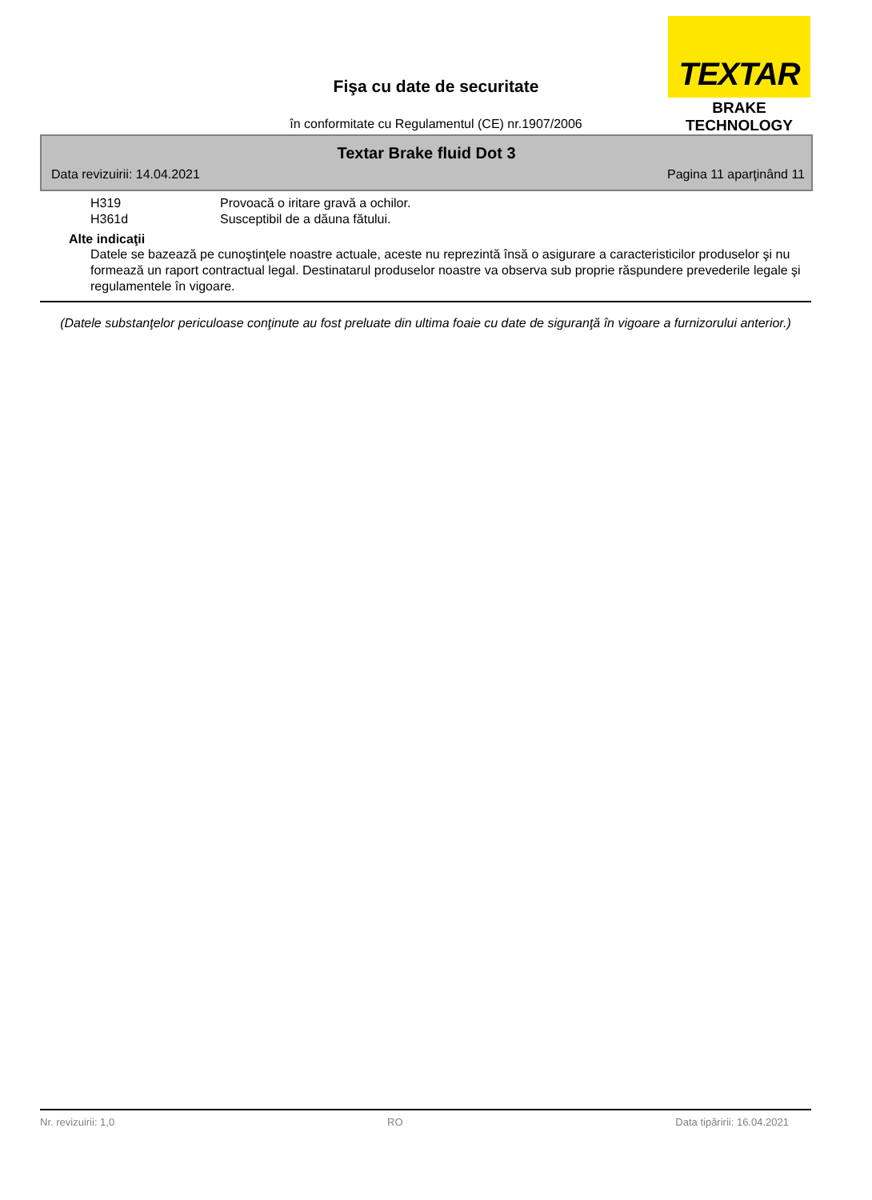TEXTAR
BRAKE TECHNOLOGY
Fişa cu date de securitate
în conformitate cu Regulamentul (CE) nr.1907/2006
Textar Brake fluid Dot 3
Data revizuirii: 14.04.2021 Pagina 11 aparţinând 11
H319 Provoacă o iritare gravă a ochilor.
H361d Susceptibil de a dăuna fătului.
Alte indicaţii
Datele se bazează pe cunoştinţele noastre actuale, aceste nu reprezintă însă o asigurare a caracteristicilor produselor şi nu formează un raport contractual legal. Destinatarul produselor noastre va observa sub proprie răspundere prevederile legale şi regulamentele în vigoare.
(Datele substanţelor periculoase conţinute au fost preluate din ultima foaie cu date de siguranţă în vigoare a furnizorului anterior.)
Nr. revizuirii: 1,0 RO Data tipăririi: 16.04.2021